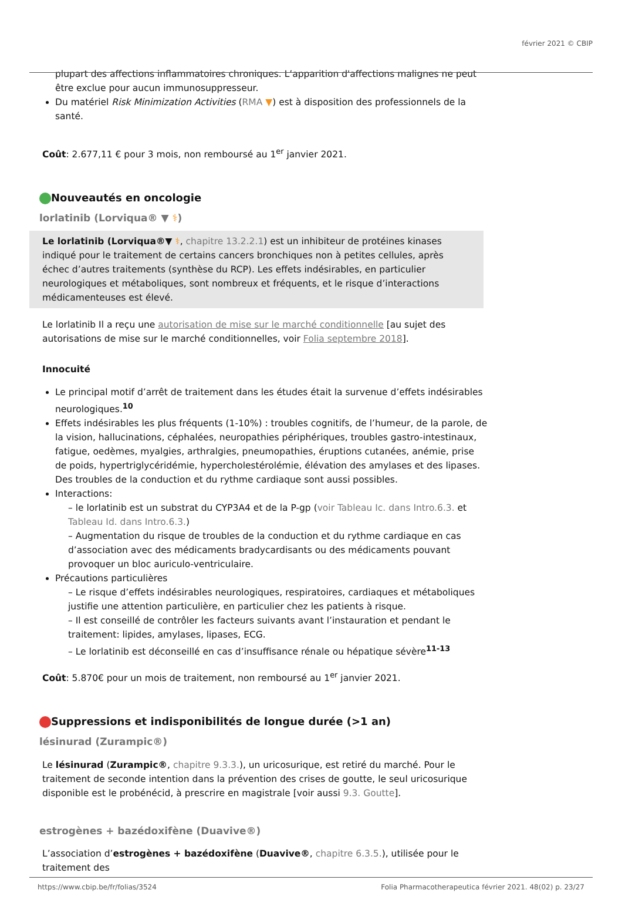février 2021 © CBIP
plupart des affections inflammatoires chroniques. L’apparition d'affections malignes ne peut être exclue pour aucun immunosuppresseur.
Du matériel Risk Minimization Activities (RMA ▼) est à disposition des professionnels de la santé.
Coût: 2.677,11 € pour 3 mois, non remboursé au 1<sup>er</sup> janvier 2021.
Nouveautés en oncologie
lorlatinib (Lorviqua® ▼ ⚕)
Le lorlatinib (Lorviqua®▼ ⚕, chapitre 13.2.2.1) est un inhibiteur de protéines kinases indiqué pour le traitement de certains cancers bronchiques non à petites cellules, après échec d’autres traitements (synthèse du RCP). Les effets indésirables, en particulier neurologiques et métaboliques, sont nombreux et fréquents, et le risque d’interactions médicamenteuses est élevé.
Le lorlatinib Il a reçu une autorisation de mise sur le marché conditionnelle [au sujet des autorisations de mise sur le marché conditionnelles, voir Folia septembre 2018].
Innocuité
Le principal motif d’arrêt de traitement dans les études était la survenue d’effets indésirables neurologiques.<sup>10</sup>
Effets indésirables les plus fréquents (1-10%) : troubles cognitifs, de l’humeur, de la parole, de la vision, hallucinations, céphalées, neuropathies périphériques, troubles gastro-intestinaux, fatigue, oedèmes, myalgies, arthralgies, pneumopathies, éruptions cutanées, anémie, prise de poids, hypertriglycéridémie, hypercholestérolémie, élévation des amylases et des lipases. Des troubles de la conduction et du rythme cardiaque sont aussi possibles.
Interactions:
– le lorlatinib est un substrat du CYP3A4 et de la P-gp (voir Tableau Ic. dans Intro.6.3. et Tableau Id. dans Intro.6.3.)
– Augmentation du risque de troubles de la conduction et du rythme cardiaque en cas d’association avec des médicaments bradycardisants ou des médicaments pouvant provoquer un bloc auriculo-ventriculaire.
Précautions particulières
– Le risque d’effets indésirables neurologiques, respiratoires, cardiaques et métaboliques justifie une attention particulière, en particulier chez les patients à risque.
– Il est conseillé de contrôler les facteurs suivants avant l’instauration et pendant le traitement: lipides, amylases, lipases, ECG.
– Le lorlatinib est déconseillé en cas d’insuffisance rénale ou hépatique sévère<sup>11-13</sup>
Coût: 5.870€ pour un mois de traitement, non remboursé au 1<sup>er</sup> janvier 2021.
Suppressions et indisponibilités de longue durée (>1 an)
lésinurad (Zurampic®)
Le lésinurad (Zurampic®, chapitre 9.3.3.), un uricosurique, est retiré du marché. Pour le traitement de seconde intention dans la prévention des crises de goutte, le seul uricosurique disponible est le probénécid, à prescrire en magistrale [voir aussi 9.3. Goutte].
estrogènes + bazédoxifène (Duavive®)
L’association d’estrogènes + bazédoxifène (Duavive®, chapitre 6.3.5.), utilisée pour le traitement des
https://www.cbip.be/fr/folias/3524 Folia Pharmacotherapeutica février 2021. 48(02) p. 23/27